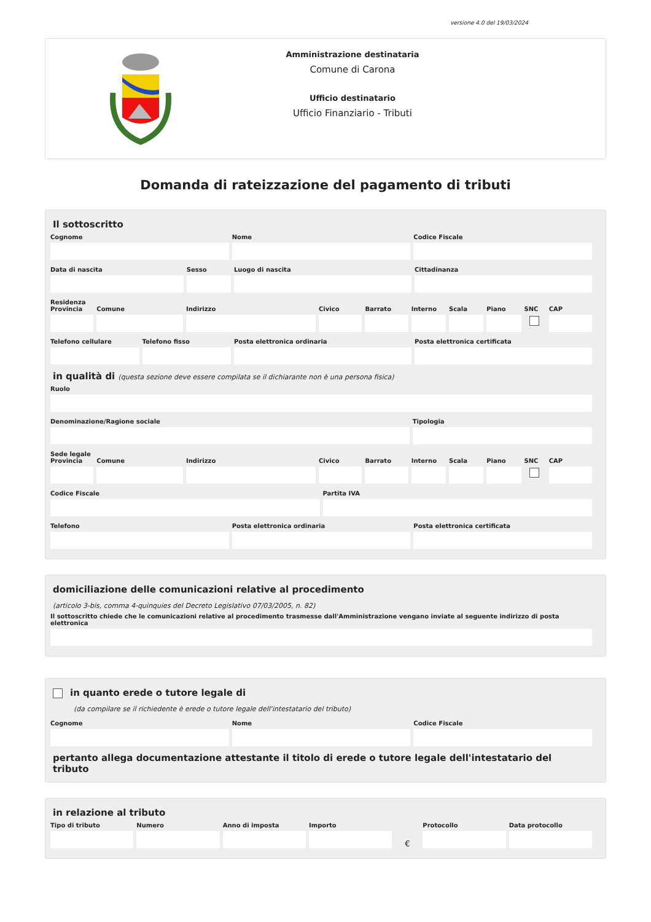versione 4.0 del 19/03/2024
Amministrazione destinataria
Comune di Carona
Ufficio destinatario
Ufficio Finanziario - Tributi
Domanda di rateizzazione del pagamento di tributi
Il sottoscritto
Cognome Nome Codice Fiscale
Data di nascita Sesso Luogo di nascita Cittadinanza
Residenza
Provincia Comune Indirizzo Civico Barrato Interno Scala Piano SNC CAP
Telefono cellulare Telefono fisso Posta elettronica ordinaria Posta elettronica certificata
in qualità di (questa sezione deve essere compilata se il dichiarante non è una persona fisica)
Ruolo
Denominazione/Ragione sociale Tipologia
Sede legale
Provincia Comune Indirizzo Civico Barrato Interno Scala Piano SNC CAP
Codice Fiscale Partita IVA
Telefono Posta elettronica ordinaria Posta elettronica certificata
domiciliazione delle comunicazioni relative al procedimento
(articolo 3-bis, comma 4-quinquies del Decreto Legislativo 07/03/2005, n. 82)
Il sottoscritto chiede che le comunicazioni relative al procedimento trasmesse dall'Amministrazione vengano inviate al seguente indirizzo di posta elettronica
in quanto erede o tutore legale di
(da compilare se il richiedente è erede o tutore legale dell'intestatario del tributo)
Cognome Nome Codice Fiscale
pertanto allega documentazione attestante il titolo di erede o tutore legale dell'intestatario del tributo
in relazione al tributo
Tipo di tributo Numero Anno di imposta Importo
€ Protocollo Data protocollo